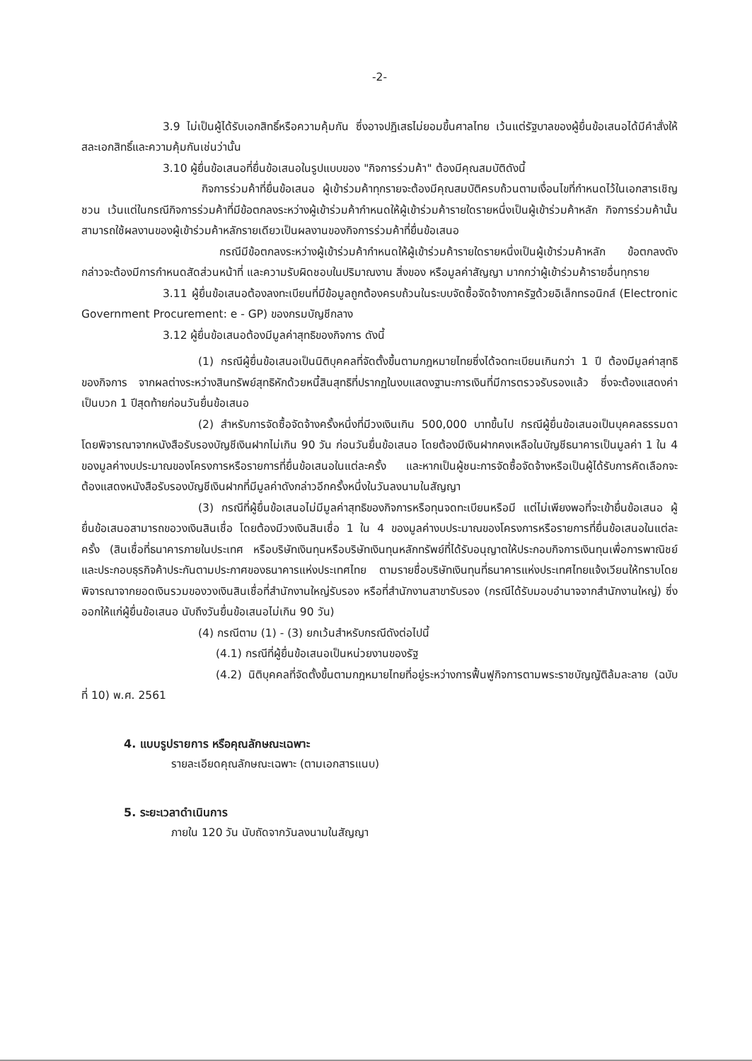-2-
3.9 ไม่เป็นผู้ได้รับเอกสิทธิ์หรือความคุ้มกัน ซึ่งอาจปฏิเสธไม่ยอมขึ้นศาลไทย เว้นแต่รัฐบาลของผู้ยื่นข้อเสนอได้มีคำสั่งให้สละเอกสิทธิ์และความคุ้มกันเช่นว่านั้น
3.10 ผู้ยื่นข้อเสนอที่ยื่นข้อเสนอในรูปแบบของ "กิจการร่วมค้า" ต้องมีคุณสมบัติดังนี้
กิจการร่วมค้าที่ยื่นข้อเสนอ ผู้เข้าร่วมค้าทุกรายจะต้องมีคุณสมบัติครบถ้วนตามเงื่อนไขที่กำหนดไว้ในเอกสารเชิญชวน เว้นแต่ในกรณีกิจการร่วมค้าที่มีข้อตกลงระหว่างผู้เข้าร่วมค้ากำหนดให้ผู้เข้าร่วมค้ารายใดรายหนึ่งเป็นผู้เข้าร่วมค้าหลัก กิจการร่วมค้านั้นสามารถใช้ผลงานของผู้เข้าร่วมค้าหลักรายเดียวเป็นผลงานของกิจการร่วมค้าที่ยื่นข้อเสนอ
กรณีมีข้อตกลงระหว่างผู้เข้าร่วมค้ากำหนดให้ผู้เข้าร่วมค้ารายใดรายหนึ่งเป็นผู้เข้าร่วมค้าหลัก ข้อตกลงดังกล่าวจะต้องมีการกำหนดสัดส่วนหน้าที่ และความรับผิดชอบในปริมาณงาน สิ่งของ หรือมูลค่าสัญญา มากกว่าผู้เข้าร่วมค้ารายอื่นทุกราย
3.11 ผู้ยื่นข้อเสนอต้องลงทะเบียนที่มีข้อมูลถูกต้องครบถ้วนในระบบจัดซื้อจัดจ้างภาครัฐด้วยอิเล็กทรอนิกส์ (Electronic Government Procurement: e - GP) ของกรมบัญชีกลาง
3.12 ผู้ยื่นข้อเสนอต้องมีมูลค่าสุทธิของกิจการ ดังนี้
(1) กรณีผู้ยื่นข้อเสนอเป็นนิติบุคคลที่จัดตั้งขึ้นตามกฎหมายไทยซึ่งได้จดทะเบียนเกินกว่า 1 ปี ต้องมีมูลค่าสุทธิของกิจการ จากผลต่างระหว่างสินทรัพย์สุทธิหักด้วยหนี้สินสุทธิที่ปรากฏในงบแสดงฐานะการเงินที่มีการตรวจรับรองแล้ว ซึ่งจะต้องแสดงค่าเป็นบวก 1 ปีสุดท้ายก่อนวันยื่นข้อเสนอ
(2) สำหรับการจัดซื้อจัดจ้างครั้งหนึ่งที่มีวงเงินเกิน 500,000 บาทขึ้นไป กรณีผู้ยื่นข้อเสนอเป็นบุคคลธรรมดา โดยพิจารณาจากหนังสือรับรองบัญชีเงินฝากไม่เกิน 90 วัน ก่อนวันยื่นข้อเสนอ โดยต้องมีเงินฝากคงเหลือในบัญชีธนาคารเป็นมูลค่า 1 ใน 4 ของมูลค่างบประมาณของโครงการหรือรายการที่ยื่นข้อเสนอในแต่ละครั้ง และหากเป็นผู้ชนะการจัดซื้อจัดจ้างหรือเป็นผู้ได้รับการคัดเลือกจะต้องแสดงหนังสือรับรองบัญชีเงินฝากที่มีมูลค่าดังกล่าวอีกครั้งหนึ่งในวันลงนามในสัญญา
(3) กรณีที่ผู้ยื่นข้อเสนอไม่มีมูลค่าสุทธิของกิจการหรือทุนจดทะเบียนหรือมี แต่ไม่เพียงพอที่จะเข้ายื่นข้อเสนอ ผู้ยื่นข้อเสนอสามารถขอวงเงินสินเชื่อ โดยต้องมีวงเงินสินเชื่อ 1 ใน 4 ของมูลค่างบประมาณของโครงการหรือรายการที่ยื่นข้อเสนอในแต่ละครั้ง (สินเชื่อที่ธนาคารภายในประเทศ หรือบริษัทเงินทุนหรือบริษัทเงินทุนหลักทรัพย์ที่ได้รับอนุญาตให้ประกอบกิจการเงินทุนเพื่อการพาณิชย์และประกอบธุรกิจค้าประกันตามประกาศของธนาคารแห่งประเทศไทย ตามรายชื่อบริษัทเงินทุนที่ธนาคารแห่งประเทศไทยแจ้งเวียนให้ทราบโดยพิจารณาจากยอดเงินรวมของวงเงินสินเชื่อที่สำนักงานใหญ่รับรอง หรือที่สำนักงานสาขารับรอง (กรณีได้รับมอบอำนาจจากสำนักงานใหญ่) ซึ่งออกให้แก่ผู้ยื่นข้อเสนอ นับถึงวันยื่นข้อเสนอไม่เกิน 90 วัน)
(4) กรณีตาม (1) - (3) ยกเว้นสำหรับกรณีดังต่อไปนี้
(4.1) กรณีที่ผู้ยื่นข้อเสนอเป็นหน่วยงานของรัฐ
(4.2) นิติบุคคลที่จัดตั้งขึ้นตามกฎหมายไทยที่อยู่ระหว่างการฟื้นฟูกิจการตามพระราชบัญญัติล้มละลาย (ฉบับที่ 10) พ.ศ. 2561
4. แบบรูปรายการ หรือคุณลักษณะเฉพาะ
รายละเอียดคุณลักษณะเฉพาะ (ตามเอกสารแนบ)
5. ระยะเวลาดำเนินการ
ภายใน 120 วัน นับถัดจากวันลงนามในสัญญา